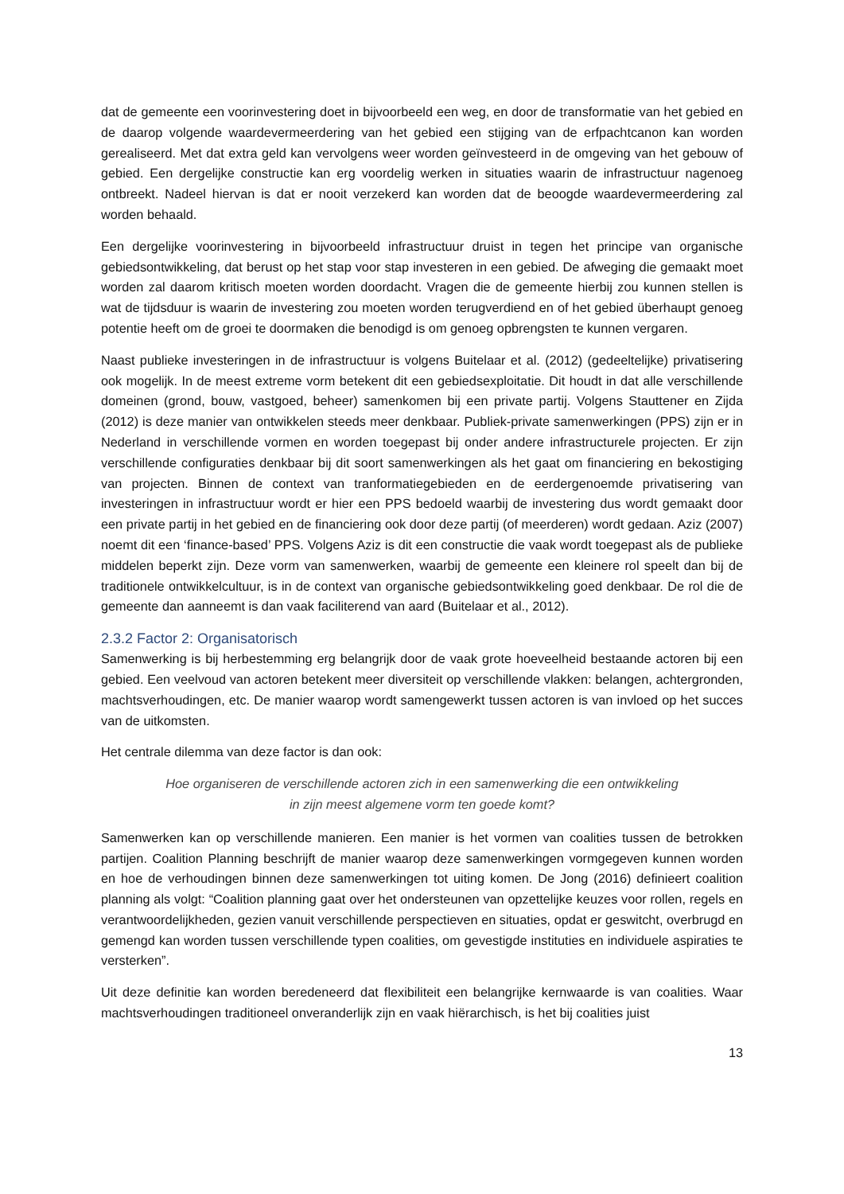dat de gemeente een voorinvestering doet in bijvoorbeeld een weg, en door de transformatie van het gebied en de daarop volgende waardevermeerdering van het gebied een stijging van de erfpachtcanon kan worden gerealiseerd. Met dat extra geld kan vervolgens weer worden geïnvesteerd in de omgeving van het gebouw of gebied. Een dergelijke constructie kan erg voordelig werken in situaties waarin de infrastructuur nagenoeg ontbreekt. Nadeel hiervan is dat er nooit verzekerd kan worden dat de beoogde waardevermeerdering zal worden behaald.
Een dergelijke voorinvestering in bijvoorbeeld infrastructuur druist in tegen het principe van organische gebiedsontwikkeling, dat berust op het stap voor stap investeren in een gebied. De afweging die gemaakt moet worden zal daarom kritisch moeten worden doordacht. Vragen die de gemeente hierbij zou kunnen stellen is wat de tijdsduur is waarin de investering zou moeten worden terugverdiend en of het gebied überhaupt genoeg potentie heeft om de groei te doormaken die benodigd is om genoeg opbrengsten te kunnen vergaren.
Naast publieke investeringen in de infrastructuur is volgens Buitelaar et al. (2012) (gedeeltelijke) privatisering ook mogelijk. In de meest extreme vorm betekent dit een gebiedsexploitatie. Dit houdt in dat alle verschillende domeinen (grond, bouw, vastgoed, beheer) samenkomen bij een private partij. Volgens Stauttener en Zijda (2012) is deze manier van ontwikkelen steeds meer denkbaar. Publiek-private samenwerkingen (PPS) zijn er in Nederland in verschillende vormen en worden toegepast bij onder andere infrastructurele projecten. Er zijn verschillende configuraties denkbaar bij dit soort samenwerkingen als het gaat om financiering en bekostiging van projecten. Binnen de context van tranformatiegebieden en de eerdergenoemde privatisering van investeringen in infrastructuur wordt er hier een PPS bedoeld waarbij de investering dus wordt gemaakt door een private partij in het gebied en de financiering ook door deze partij (of meerderen) wordt gedaan. Aziz (2007) noemt dit een ‘finance-based’ PPS. Volgens Aziz is dit een constructie die vaak wordt toegepast als de publieke middelen beperkt zijn. Deze vorm van samenwerken, waarbij de gemeente een kleinere rol speelt dan bij de traditionele ontwikkelcultuur, is in de context van organische gebiedsontwikkeling goed denkbaar. De rol die de gemeente dan aanneemt is dan vaak faciliterend van aard (Buitelaar et al., 2012).
2.3.2 Factor 2: Organisatorisch
Samenwerking is bij herbestemming erg belangrijk door de vaak grote hoeveelheid bestaande actoren bij een gebied. Een veelvoud van actoren betekent meer diversiteit op verschillende vlakken: belangen, achtergronden, machtsverhoudingen, etc. De manier waarop wordt samengewerkt tussen actoren is van invloed op het succes van de uitkomsten.
Het centrale dilemma van deze factor is dan ook:
Hoe organiseren de verschillende actoren zich in een samenwerking die een ontwikkeling in zijn meest algemene vorm ten goede komt?
Samenwerken kan op verschillende manieren. Een manier is het vormen van coalities tussen de betrokken partijen. Coalition Planning beschrijft de manier waarop deze samenwerkingen vormgegeven kunnen worden en hoe de verhoudingen binnen deze samenwerkingen tot uiting komen. De Jong (2016) definieert coalition planning als volgt: “Coalition planning gaat over het ondersteunen van opzettelijke keuzes voor rollen, regels en verantwoordelijkheden, gezien vanuit verschillende perspectieven en situaties, opdat er geswitcht, overbrugd en gemengd kan worden tussen verschillende typen coalities, om gevestigde instituties en individuele aspiraties te versterken”.
Uit deze definitie kan worden beredeneerd dat flexibiliteit een belangrijke kernwaarde is van coalities. Waar machtsverhoudingen traditioneel onveranderlijk zijn en vaak hiërarchisch, is het bij coalities juist
13